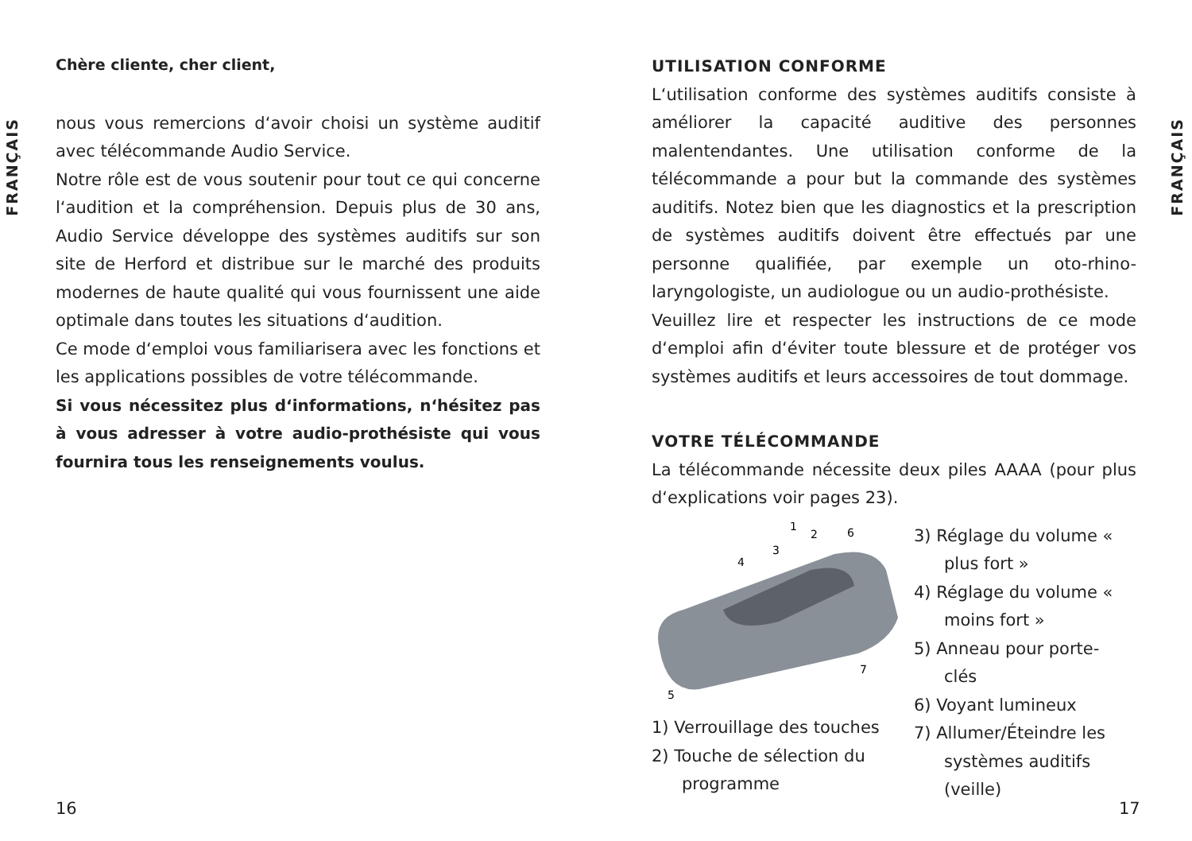FRANÇAIS
FRANÇAIS
Chère cliente, cher client,
nous vous remercions d‘avoir choisi un système auditif avec télécommande Audio Service.
Notre rôle est de vous soutenir pour tout ce qui concerne l‘audition et la compréhension. Depuis plus de 30 ans, Audio Service développe des systèmes auditifs sur son site de Herford et distribue sur le marché des produits modernes de haute qualité qui vous fournissent une aide optimale dans toutes les situations d‘audition.
Ce mode d‘emploi vous familiarisera avec les fonctions et les applications possibles de votre télécommande.
Si vous nécessitez plus d‘informations, n‘hésitez pas à vous adresser à votre audio-prothésiste qui vous fournira tous les renseignements voulus.
UTILISATION CONFORME
L‘utilisation conforme des systèmes auditifs consiste à améliorer la capacité auditive des personnes malentendantes. Une utilisation conforme de la télécommande a pour but la commande des systèmes auditifs. Notez bien que les diagnostics et la prescription de systèmes auditifs doivent être effectués par une personne qualifiée, par exemple un oto-rhino-laryngologiste, un audiologue ou un audio-prothésiste.
Veuillez lire et respecter les instructions de ce mode d‘emploi afin d‘éviter toute blessure et de protéger vos systèmes auditifs et leurs accessoires de tout dommage.
VOTRE TÉLÉCOMMANDE
La télécommande nécessite deux piles AAAA (pour plus d‘explications voir pages 23).
1
2
6
3
4
7
5
1) Verrouillage des touches
2) Touche de sélection du programme
3) Réglage du volume « plus fort »
4) Réglage du volume « moins fort »
5) Anneau pour porte-clés
6) Voyant lumineux
7) Allumer/Éteindre les systèmes auditifs (veille)
16 17